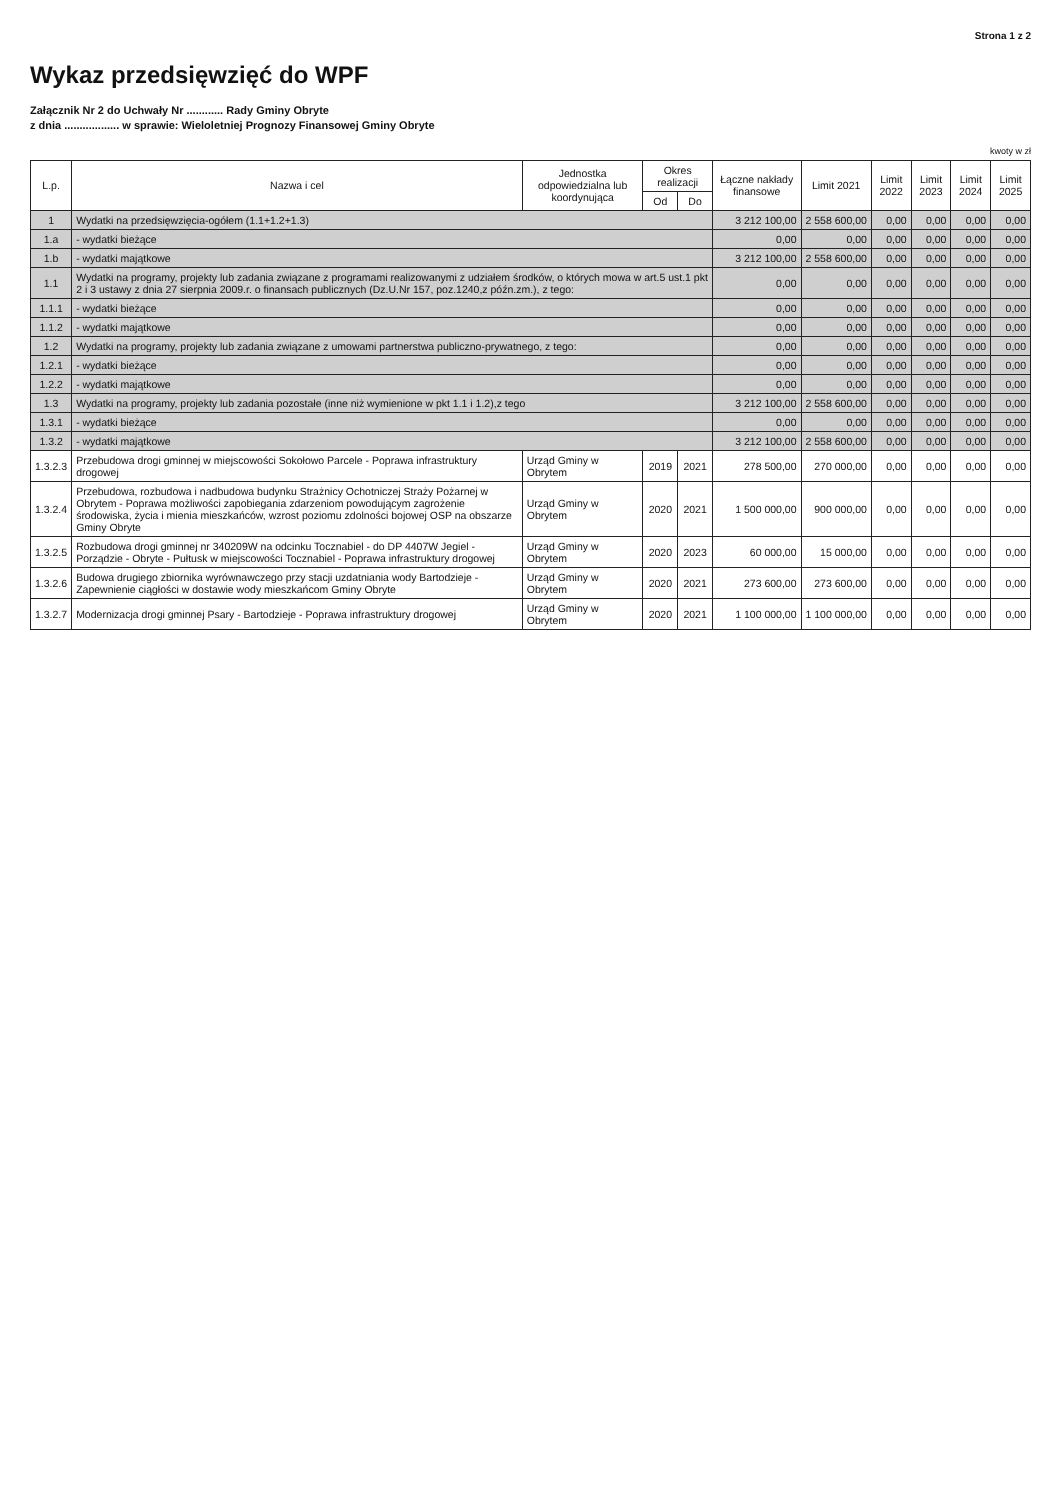Strona 1 z 2
Wykaz przedsięwzięć do WPF
Załącznik Nr 2 do Uchwały Nr ............ Rady Gminy Obryte
z dnia .................. w sprawie: Wieloletniej Prognozy Finansowej Gminy Obryte
kwoty w zł
| L.p. | Nazwa i cel | Jednostka odpowiedzialna lub koordynująca | Okres realizacji | | Łączne nakłady finansowe | Limit 2021 | Limit 2022 | Limit 2023 | Limit 2024 | Limit 2025 |
| --- | --- | --- | --- | --- | --- | --- | --- | --- | --- | --- |
| | | | Od | Do | | | | | | |
| 1 | Wydatki na przedsięwzięcia-ogółem (1.1+1.2+1.3) | | | | 3 212 100,00 | 2 558 600,00 | 0,00 | 0,00 | 0,00 | 0,00 |
| 1.a | - wydatki bieżące | | | | 0,00 | 0,00 | 0,00 | 0,00 | 0,00 | 0,00 |
| 1.b | - wydatki majątkowe | | | | 3 212 100,00 | 2 558 600,00 | 0,00 | 0,00 | 0,00 | 0,00 |
| 1.1 | Wydatki na programy, projekty lub zadania związane z programami realizowanymi z udziałem środków, o których mowa w art.5 ust.1 pkt 2 i 3 ustawy z dnia 27 sierpnia 2009.r. o finansach publicznych (Dz.U.Nr 157, poz.1240,z późn.zm.), z tego: | | | | 0,00 | 0,00 | 0,00 | 0,00 | 0,00 | 0,00 |
| 1.1.1 | - wydatki bieżące | | | | 0,00 | 0,00 | 0,00 | 0,00 | 0,00 | 0,00 |
| 1.1.2 | - wydatki majątkowe | | | | 0,00 | 0,00 | 0,00 | 0,00 | 0,00 | 0,00 |
| 1.2 | Wydatki na programy, projekty lub zadania związane z umowami partnerstwa publiczno-prywatnego, z tego: | | | | 0,00 | 0,00 | 0,00 | 0,00 | 0,00 | 0,00 |
| 1.2.1 | - wydatki bieżące | | | | 0,00 | 0,00 | 0,00 | 0,00 | 0,00 | 0,00 |
| 1.2.2 | - wydatki majątkowe | | | | 0,00 | 0,00 | 0,00 | 0,00 | 0,00 | 0,00 |
| 1.3 | Wydatki na programy, projekty lub zadania pozostałe (inne niż wymienione w pkt 1.1 i 1.2),z tego | | | | 3 212 100,00 | 2 558 600,00 | 0,00 | 0,00 | 0,00 | 0,00 |
| 1.3.1 | - wydatki bieżące | | | | 0,00 | 0,00 | 0,00 | 0,00 | 0,00 | 0,00 |
| 1.3.2 | - wydatki majątkowe | | | | 3 212 100,00 | 2 558 600,00 | 0,00 | 0,00 | 0,00 | 0,00 |
| 1.3.2.3 | Przebudowa drogi gminnej w miejscowości Sokołowo Parcele - Poprawa infrastruktury drogowej | Urząd Gminy w Obrytem | 2019 | 2021 | 278 500,00 | 270 000,00 | 0,00 | 0,00 | 0,00 | 0,00 |
| 1.3.2.4 | Przebudowa, rozbudowa i nadbudowa budynku Strażnicy Ochotniczej Straży Pożarnej w Obrytem - Poprawa możliwości zapobiegania zdarzeniom powodującym zagrożenie środowiska, życia i mienia mieszkańców, wzrost poziomu zdolności bojowej OSP na obszarze Gminy Obryte | Urząd Gminy w Obrytem | 2020 | 2021 | 1 500 000,00 | 900 000,00 | 0,00 | 0,00 | 0,00 | 0,00 |
| 1.3.2.5 | Rozbudowa drogi gminnej nr 340209W na odcinku Tocznabiel - do DP 4407W Jegiel - Porządzie - Obryte - Pułtusk w miejscowości Tocznabiel - Poprawa infrastruktury drogowej | Urząd Gminy w Obrytem | 2020 | 2023 | 60 000,00 | 15 000,00 | 0,00 | 0,00 | 0,00 | 0,00 |
| 1.3.2.6 | Budowa drugiego zbiornika wyrównawczego przy stacji uzdatniania wody Bartodzieje - Zapewnienie ciągłości w dostawie wody mieszkańcom Gminy Obryte | Urząd Gminy w Obrytem | 2020 | 2021 | 273 600,00 | 273 600,00 | 0,00 | 0,00 | 0,00 | 0,00 |
| 1.3.2.7 | Modernizacja drogi gminnej Psary - Bartodzieje - Poprawa infrastruktury drogowej | Urząd Gminy w Obrytem | 2020 | 2021 | 1 100 000,00 | 1 100 000,00 | 0,00 | 0,00 | 0,00 | 0,00 |